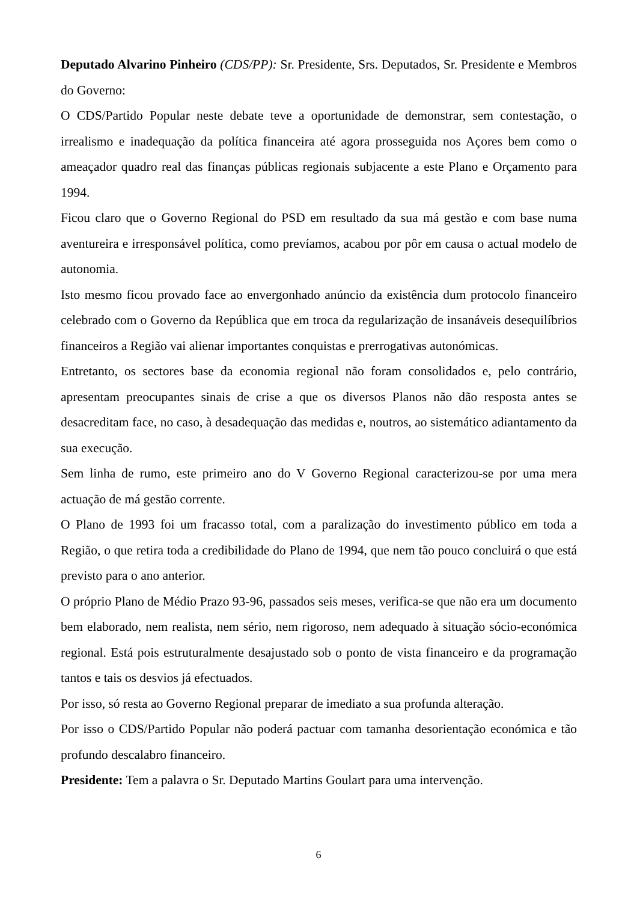Deputado Alvarino Pinheiro (CDS/PP): Sr. Presidente, Srs. Deputados, Sr. Presidente e Membros do Governo:
O CDS/Partido Popular neste debate teve a oportunidade de demonstrar, sem contestação, o irrealismo e inadequação da política financeira até agora prosseguida nos Açores bem como o ameaçador quadro real das finanças públicas regionais subjacente a este Plano e Orçamento para 1994.
Ficou claro que o Governo Regional do PSD em resultado da sua má gestão e com base numa aventureira e irresponsável política, como prevíamos, acabou por pôr em causa o actual modelo de autonomia.
Isto mesmo ficou provado face ao envergonhado anúncio da existência dum protocolo financeiro celebrado com o Governo da República que em troca da regularização de insanáveis desequilíbrios financeiros a Região vai alienar importantes conquistas e prerrogativas autonómicas.
Entretanto, os sectores base da economia regional não foram consolidados e, pelo contrário, apresentam preocupantes sinais de crise a que os diversos Planos não dão resposta antes se desacreditam face, no caso, à desadequação das medidas e, noutros, ao sistemático adiantamento da sua execução.
Sem linha de rumo, este primeiro ano do V Governo Regional caracterizou-se por uma mera actuação de má gestão corrente.
O Plano de 1993 foi um fracasso total, com a paralização do investimento público em toda a Região, o que retira toda a credibilidade do Plano de 1994, que nem tão pouco concluirá o que está previsto para o ano anterior.
O próprio Plano de Médio Prazo 93-96, passados seis meses, verifica-se que não era um documento bem elaborado, nem realista, nem sério, nem rigoroso, nem adequado à situação sócio-económica regional. Está pois estruturalmente desajustado sob o ponto de vista financeiro e da programação tantos e tais os desvios já efectuados.
Por isso, só resta ao Governo Regional preparar de imediato a sua profunda alteração.
Por isso o CDS/Partido Popular não poderá pactuar com tamanha desorientação económica e tão profundo descalabro financeiro.
Presidente: Tem a palavra o Sr. Deputado Martins Goulart para uma intervenção.
6